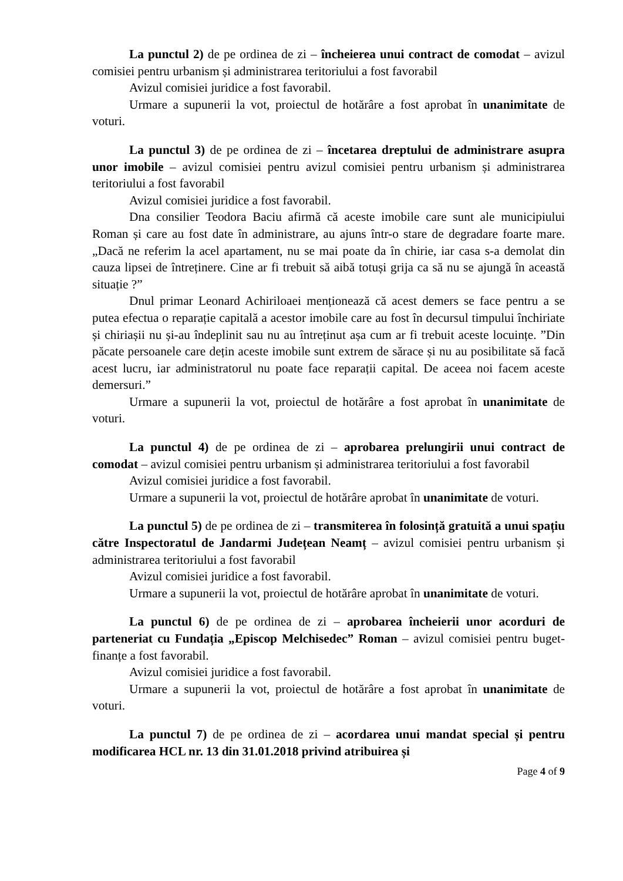La punctul 2) de pe ordinea de zi – încheierea unui contract de comodat – avizul comisiei pentru urbanism și administrarea teritoriului a fost favorabil
Avizul comisiei juridice a fost favorabil.
Urmare a supunerii la vot, proiectul de hotărâre a fost aprobat în unanimitate de voturi.
La punctul 3) de pe ordinea de zi – încetarea dreptului de administrare asupra unor imobile – avizul comisiei pentru avizul comisiei pentru urbanism și administrarea teritoriului a fost favorabil
Avizul comisiei juridice a fost favorabil.
Dna consilier Teodora Baciu afirmă că aceste imobile care sunt ale municipiului Roman și care au fost date în administrare, au ajuns într-o stare de degradare foarte mare. „Dacă ne referim la acel apartament, nu se mai poate da în chirie, iar casa s-a demolat din cauza lipsei de întreținere. Cine ar fi trebuit să aibă totuși grija ca să nu se ajungă în această situație ?”
Dnul primar Leonard Achiriloaei menționează că acest demers se face pentru a se putea efectua o reparație capitală a acestor imobile care au fost în decursul timpului închiriate și chiriașii nu și-au îndeplinit sau nu au întreținut așa cum ar fi trebuit aceste locuințe. ”Din păcate persoanele care dețin aceste imobile sunt extrem de sărace și nu au posibilitate să facă acest lucru, iar administratorul nu poate face reparații capital. De aceea noi facem aceste demersuri.”
Urmare a supunerii la vot, proiectul de hotărâre a fost aprobat în unanimitate de voturi.
La punctul 4) de pe ordinea de zi – aprobarea prelungirii unui contract de comodat – avizul comisiei pentru urbanism și administrarea teritoriului a fost favorabil
Avizul comisiei juridice a fost favorabil.
Urmare a supunerii la vot, proiectul de hotărâre aprobat în unanimitate de voturi.
La punctul 5) de pe ordinea de zi – transmiterea în folosință gratuită a unui spațiu către Inspectoratul de Jandarmi Județean Neamț – avizul comisiei pentru urbanism și administrarea teritoriului a fost favorabil
Avizul comisiei juridice a fost favorabil.
Urmare a supunerii la vot, proiectul de hotărâre aprobat în unanimitate de voturi.
La punctul 6) de pe ordinea de zi – aprobarea încheierii unor acorduri de parteneriat cu Fundația „Episcop Melchisedec” Roman – avizul comisiei pentru buget-finanțe a fost favorabil.
Avizul comisiei juridice a fost favorabil.
Urmare a supunerii la vot, proiectul de hotărâre a fost aprobat în unanimitate de voturi.
La punctul 7) de pe ordinea de zi – acordarea unui mandat special și pentru modificarea HCL nr. 13 din 31.01.2018 privind atribuirea și
Page 4 of 9